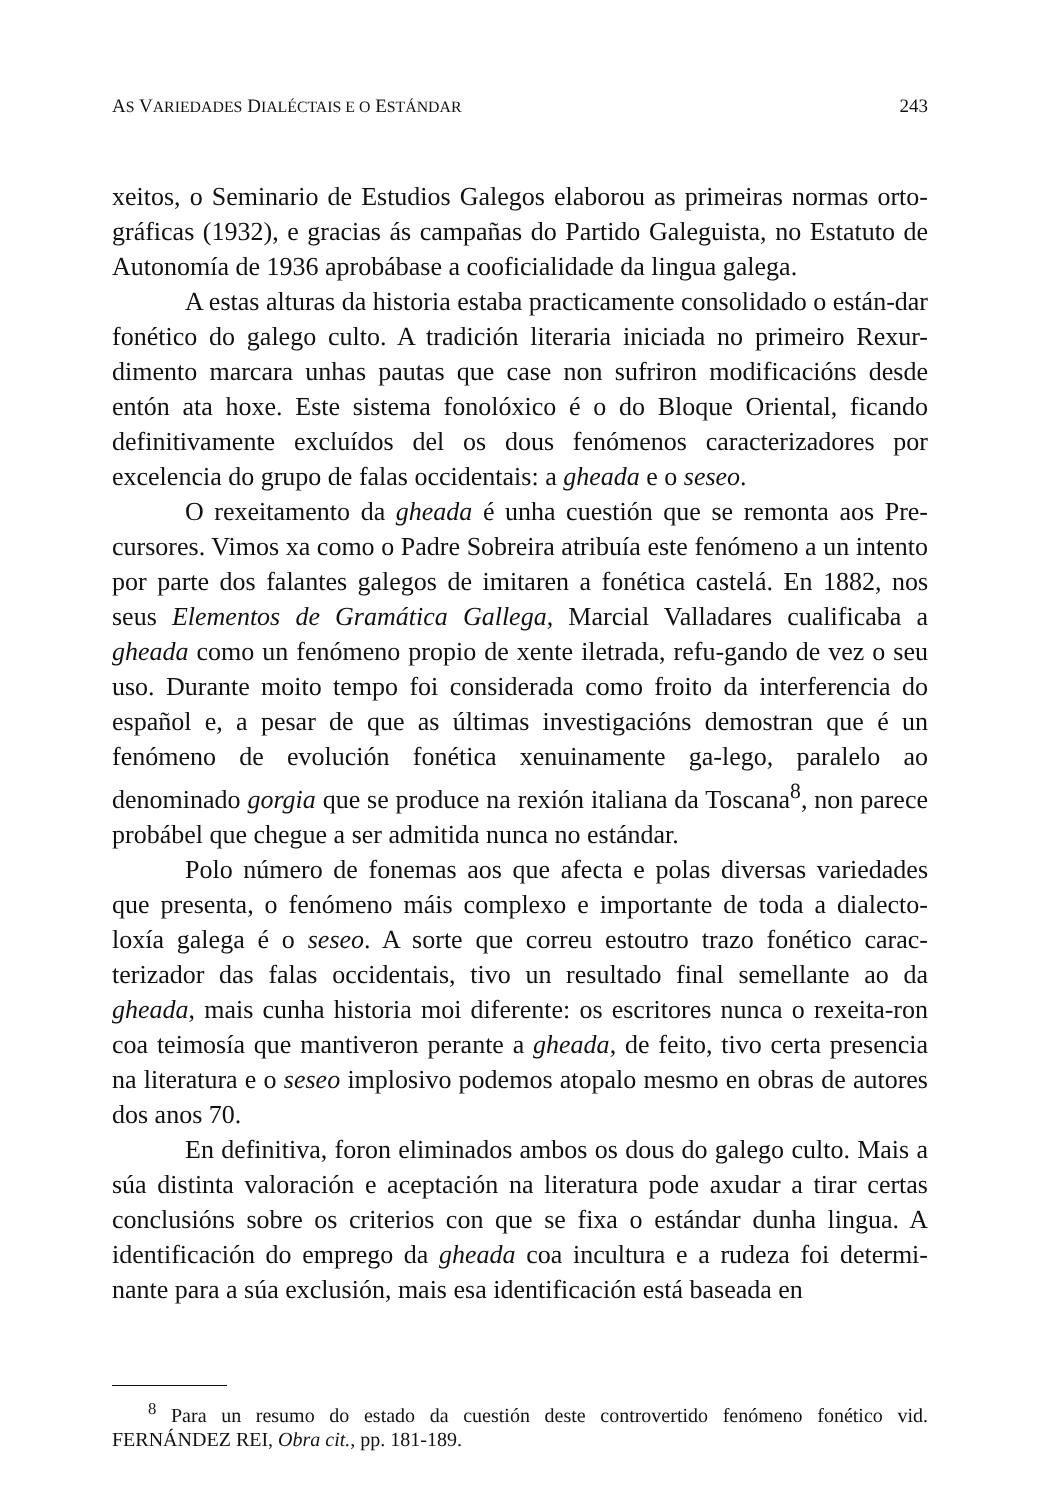AS VARIEDADES DIALÉCTAIS E O ESTÁNDAR 243
xeitos, o Seminario de Estudios Galegos elaborou as primeiras normas orto-gráficas (1932), e gracias ás campañas do Partido Galeguista, no Estatuto de Autonomía de 1936 aprobábase a cooficialidade da lingua galega.
A estas alturas da historia estaba practicamente consolidado o están-dar fonético do galego culto. A tradición literaria iniciada no primeiro Rexur-dimento marcara unhas pautas que case non sufriron modificacións desde entón ata hoxe. Este sistema fonolóxico é o do Bloque Oriental, ficando definitivamente excluídos del os dous fenómenos caracterizadores por excelencia do grupo de falas occidentais: a gheada e o seseo.
O rexeitamento da gheada é unha cuestión que se remonta aos Pre-cursores. Vimos xa como o Padre Sobreira atribuía este fenómeno a un intento por parte dos falantes galegos de imitaren a fonética castelá. En 1882, nos seus Elementos de Gramática Gallega, Marcial Valladares cualificaba a gheada como un fenómeno propio de xente iletrada, refu-gando de vez o seu uso. Durante moito tempo foi considerada como froito da interferencia do español e, a pesar de que as últimas investigacións demostran que é un fenómeno de evolución fonética xenuinamente ga-lego, paralelo ao denominado gorgia que se produce na rexión italiana da Toscana<sup>8</sup>, non parece probábel que chegue a ser admitida nunca no estándar.
Polo número de fonemas aos que afecta e polas diversas variedades que presenta, o fenómeno máis complexo e importante de toda a dialecto-loxía galega é o seseo. A sorte que correu estoutro trazo fonético carac-terizador das falas occidentais, tivo un resultado final semellante ao da gheada, mais cunha historia moi diferente: os escritores nunca o rexeita-ron coa teimosía que mantiveron perante a gheada, de feito, tivo certa presencia na literatura e o seseo implosivo podemos atopalo mesmo en obras de autores dos anos 70.
En definitiva, foron eliminados ambos os dous do galego culto. Mais a súa distinta valoración e aceptación na literatura pode axudar a tirar certas conclusións sobre os criterios con que se fixa o estándar dunha lingua. A identificación do emprego da gheada coa incultura e a rudeza foi determi-nante para a súa exclusión, mais esa identificación está baseada en
<sup>8</sup> Para un resumo do estado da cuestión deste controvertido fenómeno fonético vid. FERNÁNDEZ REI, Obra cit., pp. 181-189.